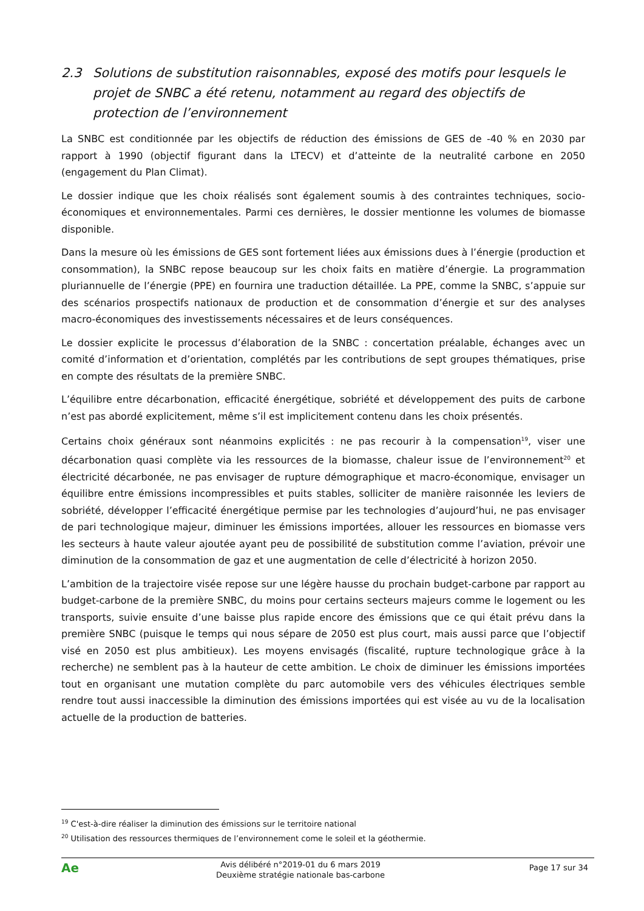2.3 Solutions de substitution raisonnables, exposé des motifs pour lesquels le projet de SNBC a été retenu, notamment au regard des objectifs de protection de l’environnement
La SNBC est conditionnée par les objectifs de réduction des émissions de GES de -40 % en 2030 par rapport à 1990 (objectif figurant dans la LTECV) et d’atteinte de la neutralité carbone en 2050 (engagement du Plan Climat).
Le dossier indique que les choix réalisés sont également soumis à des contraintes techniques, socio-économiques et environnementales. Parmi ces dernières, le dossier mentionne les volumes de biomasse disponible.
Dans la mesure où les émissions de GES sont fortement liées aux émissions dues à l’énergie (production et consommation), la SNBC repose beaucoup sur les choix faits en matière d’énergie. La programmation pluriannuelle de l’énergie (PPE) en fournira une traduction détaillée. La PPE, comme la SNBC, s’appuie sur des scénarios prospectifs nationaux de production et de consommation d’énergie et sur des analyses macro-économiques des investissements nécessaires et de leurs conséquences.
Le dossier explicite le processus d’élaboration de la SNBC : concertation préalable, échanges avec un comité d’information et d’orientation, complétés par les contributions de sept groupes thématiques, prise en compte des résultats de la première SNBC.
L’équilibre entre décarbonation, efficacité énergétique, sobriété et développement des puits de carbone n’est pas abordé explicitement, même s’il est implicitement contenu dans les choix présentés.
Certains choix généraux sont néanmoins explicités : ne pas recourir à la compensation<sup>19</sup>, viser une décarbonation quasi complète via les ressources de la biomasse, chaleur issue de l’environnement<sup>20</sup> et électricité décarbonée, ne pas envisager de rupture démographique et macro-économique, envisager un équilibre entre émissions incompressibles et puits stables, solliciter de manière raisonnée les leviers de sobriété, développer l’efficacité énergétique permise par les technologies d’aujourd’hui, ne pas envisager de pari technologique majeur, diminuer les émissions importées, allouer les ressources en biomasse vers les secteurs à haute valeur ajoutée ayant peu de possibilité de substitution comme l’aviation, prévoir une diminution de la consommation de gaz et une augmentation de celle d’électricité à horizon 2050.
L’ambition de la trajectoire visée repose sur une légère hausse du prochain budget-carbone par rapport au budget-carbone de la première SNBC, du moins pour certains secteurs majeurs comme le logement ou les transports, suivie ensuite d’une baisse plus rapide encore des émissions que ce qui était prévu dans la première SNBC (puisque le temps qui nous sépare de 2050 est plus court, mais aussi parce que l’objectif visé en 2050 est plus ambitieux). Les moyens envisagés (fiscalité, rupture technologique grâce à la recherche) ne semblent pas à la hauteur de cette ambition. Le choix de diminuer les émissions importées tout en organisant une mutation complète du parc automobile vers des véhicules électriques semble rendre tout aussi inaccessible la diminution des émissions importées qui est visée au vu de la localisation actuelle de la production de batteries.
<sup>19</sup> C'est-à-dire réaliser la diminution des émissions sur le territoire national
<sup>20</sup> Utilisation des ressources thermiques de l’environnement come le soleil et la géothermie.
Ae
Avis délibéré n°2019-01 du 6 mars 2019
Deuxième stratégie nationale bas-carbone
Page 17 sur 34